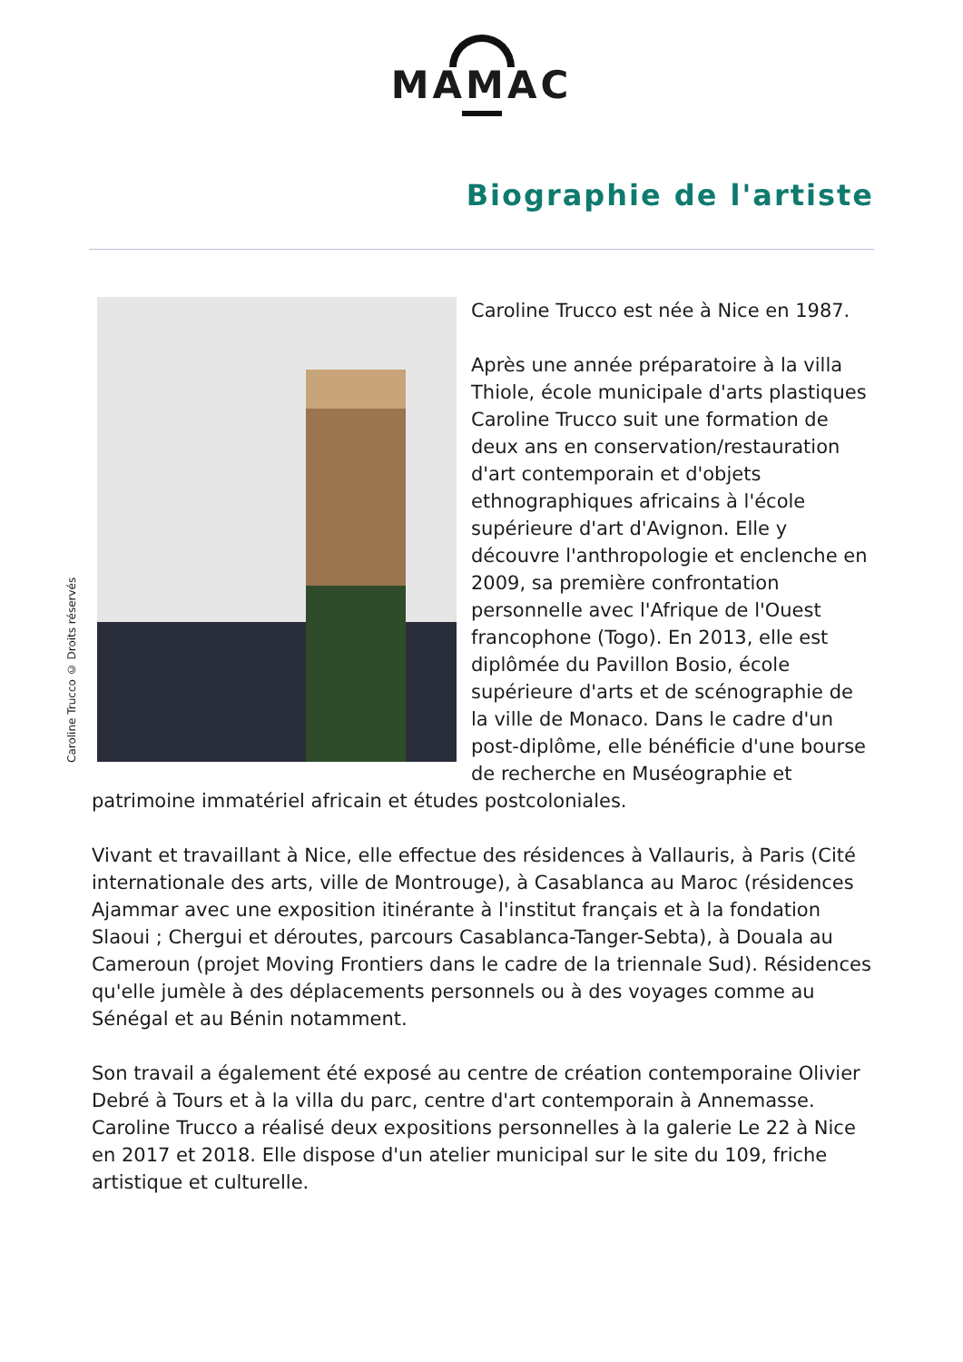MAMAC
Biographie de l'artiste
Caroline Trucco © Droits réservés
Caroline Trucco est née à Nice en 1987.
Après une année préparatoire à la villa Thiole, école municipale d'arts plastiques Caroline Trucco suit une formation de deux ans en conservation/restauration d'art contemporain et d'objets ethnographiques africains à l'école supérieure d'art d'Avignon. Elle y découvre l'anthropologie et enclenche en 2009, sa première confrontation personnelle avec l'Afrique de l'Ouest francophone (Togo). En 2013, elle est diplômée du Pavillon Bosio, école supérieure d'arts et de scénographie de la ville de Monaco. Dans le cadre d'un post-diplôme, elle bénéficie d'une bourse de recherche en Muséographie et patrimoine immatériel africain et études postcoloniales.
Vivant et travaillant à Nice, elle effectue des résidences à Vallauris, à Paris (Cité internationale des arts, ville de Montrouge), à Casablanca au Maroc (résidences Ajammar avec une exposition itinérante à l'institut français et à la fondation Slaoui ; Chergui et déroutes, parcours Casablanca-Tanger-Sebta), à Douala au Cameroun (projet Moving Frontiers dans le cadre de la triennale Sud). Résidences qu'elle jumèle à des déplacements personnels ou à des voyages comme au Sénégal et au Bénin notamment.
Son travail a également été exposé au centre de création contemporaine Olivier Debré à Tours et à la villa du parc, centre d'art contemporain à Annemasse. Caroline Trucco a réalisé deux expositions personnelles à la galerie Le 22 à Nice en 2017 et 2018. Elle dispose d'un atelier municipal sur le site du 109, friche artistique et culturelle.